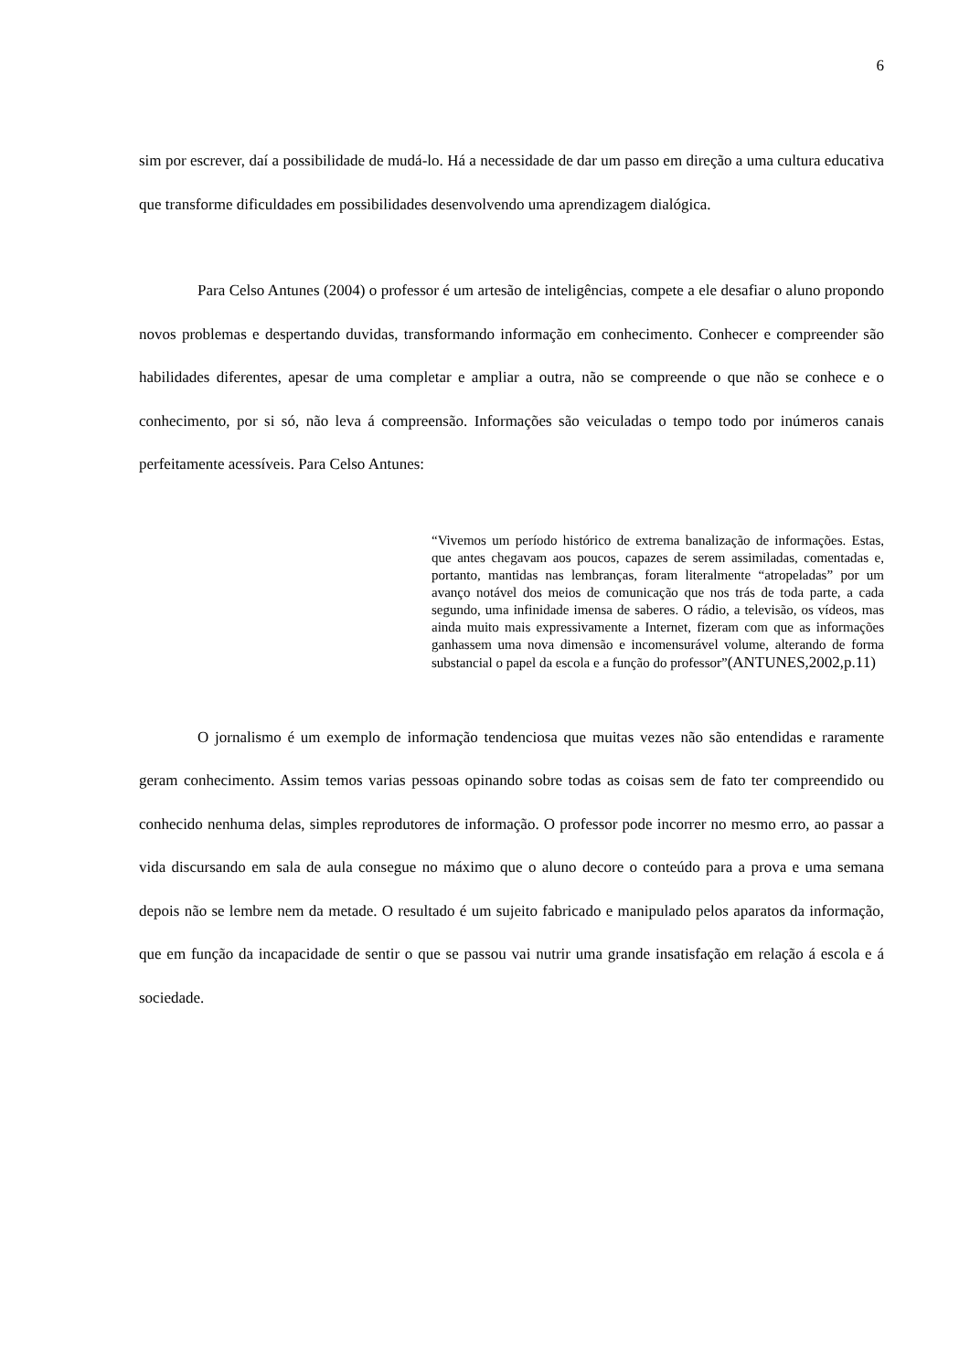6
sim por escrever, daí a possibilidade de mudá-lo. Há a necessidade de dar um passo em direção a uma cultura educativa que transforme dificuldades em possibilidades desenvolvendo uma aprendizagem dialógica.
Para Celso Antunes (2004) o professor é um artesão de inteligências, compete a ele desafiar o aluno propondo novos problemas e despertando duvidas, transformando informação em conhecimento. Conhecer e compreender são habilidades diferentes, apesar de uma completar e ampliar a outra, não se compreende o que não se conhece e o conhecimento, por si só, não leva á compreensão. Informações são veiculadas o tempo todo por inúmeros canais perfeitamente acessíveis. Para Celso Antunes:
“Vivemos um período histórico de extrema banalização de informações. Estas, que antes chegavam aos poucos, capazes de serem assimiladas, comentadas e, portanto, mantidas nas lembranças, foram literalmente “atropeladas” por um avanço notável dos meios de comunicação que nos trás de toda parte, a cada segundo, uma infinidade imensa de saberes. O rádio, a televisão, os vídeos, mas ainda muito mais expressivamente a Internet, fizeram com que as informações ganhassem uma nova dimensão e incomensurável volume, alterando de forma substancial o papel da escola e a função do professor”(ANTUNES,2002,p.11)
O jornalismo é um exemplo de informação tendenciosa que muitas vezes não são entendidas e raramente geram conhecimento. Assim temos varias pessoas opinando sobre todas as coisas sem de fato ter compreendido ou conhecido nenhuma delas, simples reprodutores de informação. O professor pode incorrer no mesmo erro, ao passar a vida discursando em sala de aula consegue no máximo que o aluno decore o conteúdo para a prova e uma semana depois não se lembre nem da metade. O resultado é um sujeito fabricado e manipulado pelos aparatos da informação, que em função da incapacidade de sentir o que se passou vai nutrir uma grande insatisfação em relação á escola e á sociedade.